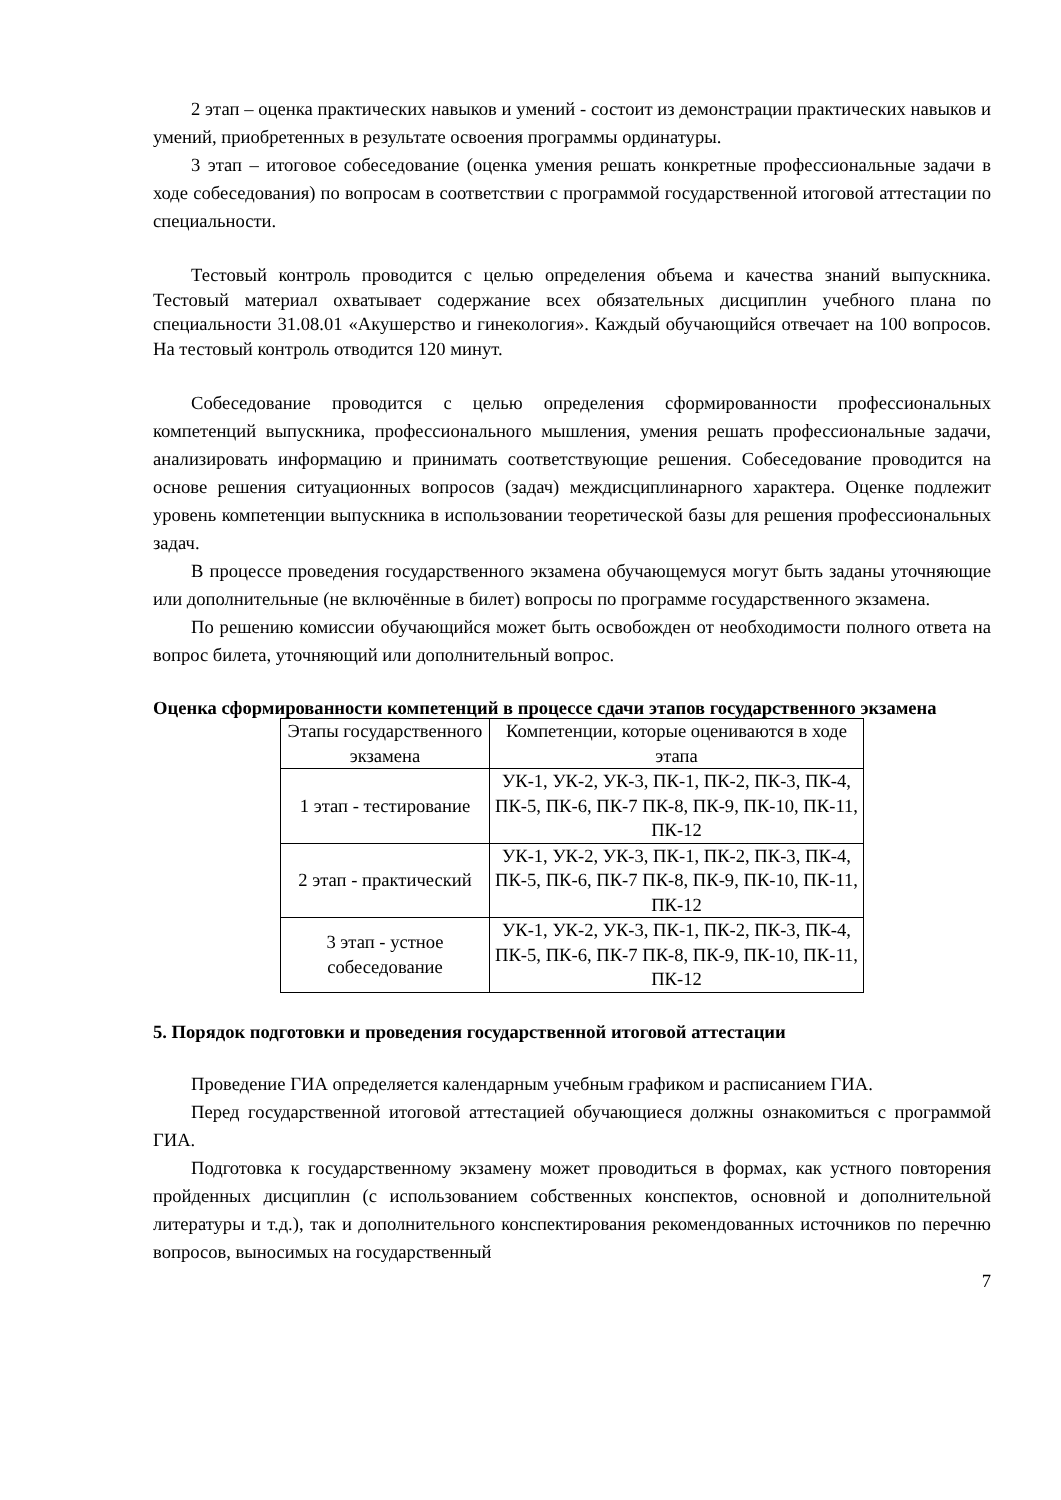2 этап – оценка практических навыков и умений - состоит из демонстрации практических навыков и умений, приобретенных в результате освоения программы ординатуры.
3 этап – итоговое собеседование (оценка умения решать конкретные профессиональные задачи в ходе собеседования) по вопросам в соответствии с программой государственной итоговой аттестации по специальности.
Тестовый контроль проводится с целью определения объема и качества знаний выпускника. Тестовый материал охватывает содержание всех обязательных дисциплин учебного плана по специальности 31.08.01 «Акушерство и гинекология». Каждый обучающийся отвечает на 100 вопросов. На тестовый контроль отводится 120 минут.
Собеседование проводится с целью определения сформированности профессиональных компетенций выпускника, профессионального мышления, умения решать профессиональные задачи, анализировать информацию и принимать соответствующие решения. Собеседование проводится на основе решения ситуационных вопросов (задач) междисциплинарного характера. Оценке подлежит уровень компетенции выпускника в использовании теоретической базы для решения профессиональных задач.
В процессе проведения государственного экзамена обучающемуся могут быть заданы уточняющие или дополнительные (не включённые в билет) вопросы по программе государственного экзамена.
По решению комиссии обучающийся может быть освобожден от необходимости полного ответа на вопрос билета, уточняющий или дополнительный вопрос.
Оценка сформированности компетенций в процессе сдачи этапов государственного экзамена
| Этапы государственного экзамена | Компетенции, которые оцениваются в ходе этапа |
| 1 этап - тестирование | УК-1, УК-2, УК-3, ПК-1, ПК-2, ПК-3, ПК-4, ПК-5, ПК-6, ПК-7 ПК-8, ПК-9, ПК-10, ПК-11, ПК-12 |
| 2 этап - практический | УК-1, УК-2, УК-3, ПК-1, ПК-2, ПК-3, ПК-4, ПК-5, ПК-6, ПК-7 ПК-8, ПК-9, ПК-10, ПК-11, ПК-12 |
| 3 этап - устное собеседование | УК-1, УК-2, УК-3, ПК-1, ПК-2, ПК-3, ПК-4, ПК-5, ПК-6, ПК-7 ПК-8, ПК-9, ПК-10, ПК-11, ПК-12 |
5. Порядок подготовки и проведения государственной итоговой аттестации
Проведение ГИА определяется календарным учебным графиком и расписанием ГИА.
Перед государственной итоговой аттестацией обучающиеся должны ознакомиться с программой ГИА.
Подготовка к государственному экзамену может проводиться в формах, как устного повторения пройденных дисциплин (с использованием собственных конспектов, основной и дополнительной литературы и т.д.), так и дополнительного конспектирования рекомендованных источников по перечню вопросов, выносимых на государственный
7